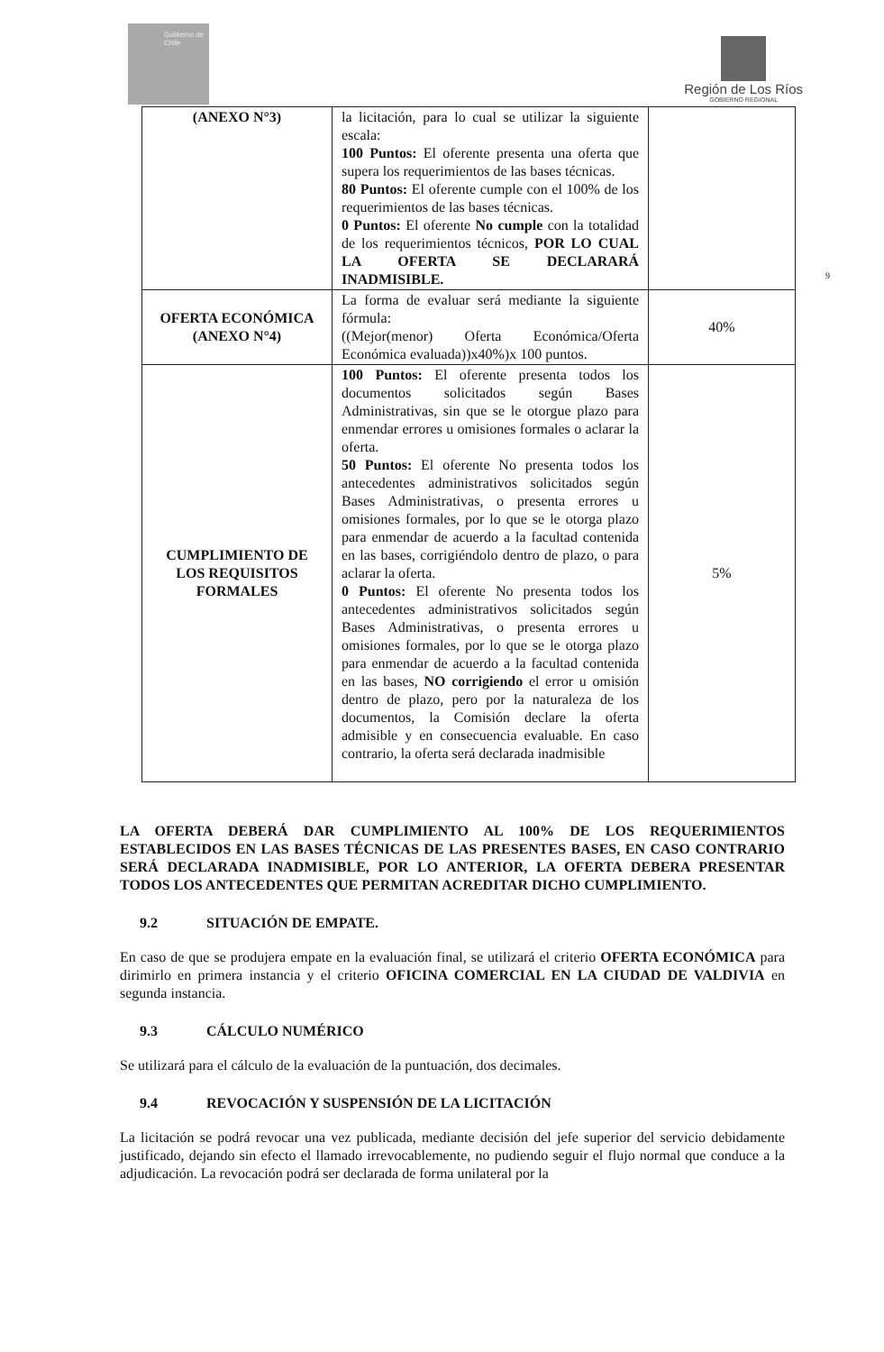Gobierno de Chile
Región de Los Ríos
GOBIERNO REGIONAL
9
| (ANEXO N°3) | la licitación, para lo cual se utilizar la siguiente escala: 100 Puntos: El oferente presenta una oferta que supera los requerimientos de las bases técnicas. 80 Puntos: El oferente cumple con el 100% de los requerimientos de las bases técnicas. 0 Puntos: El oferente No cumple con la totalidad de los requerimientos técnicos, POR LO CUAL LA OFERTA SE DECLARARÁ INADMISIBLE. | |
| OFERTA ECONÓMICA (ANEXO N°4) | La forma de evaluar será mediante la siguiente fórmula: ((Mejor(menor) Oferta Económica/Oferta Económica evaluada))x40%)x 100 puntos. | 40% |
| CUMPLIMIENTO DE LOS REQUISITOS FORMALES | 100 Puntos: El oferente presenta todos los documentos solicitados según Bases Administrativas, sin que se le otorgue plazo para enmendar errores u omisiones formales o aclarar la oferta. 50 Puntos: El oferente No presenta todos los antecedentes administrativos solicitados según Bases Administrativas, o presenta errores u omisiones formales, por lo que se le otorga plazo para enmendar de acuerdo a la facultad contenida en las bases, corrigiéndolo dentro de plazo, o para aclarar la oferta. 0 Puntos: El oferente No presenta todos los antecedentes administrativos solicitados según Bases Administrativas, o presenta errores u omisiones formales, por lo que se le otorga plazo para enmendar de acuerdo a la facultad contenida en las bases, NO corrigiendo el error u omisión dentro de plazo, pero por la naturaleza de los documentos, la Comisión declare la oferta admisible y en consecuencia evaluable. En caso contrario, la oferta será declarada inadmisible | 5% |
LA OFERTA DEBERÁ DAR CUMPLIMIENTO AL 100% DE LOS REQUERIMIENTOS ESTABLECIDOS EN LAS BASES TÉCNICAS DE LAS PRESENTES BASES, EN CASO CONTRARIO SERÁ DECLARADA INADMISIBLE, POR LO ANTERIOR, LA OFERTA DEBERA PRESENTAR TODOS LOS ANTECEDENTES QUE PERMITAN ACREDITAR DICHO CUMPLIMIENTO.
9.2 SITUACIÓN DE EMPATE.
En caso de que se produjera empate en la evaluación final, se utilizará el criterio OFERTA ECONÓMICA para dirimirlo en primera instancia y el criterio OFICINA COMERCIAL EN LA CIUDAD DE VALDIVIA en segunda instancia.
9.3 CÁLCULO NUMÉRICO
Se utilizará para el cálculo de la evaluación de la puntuación, dos decimales.
9.4 REVOCACIÓN Y SUSPENSIÓN DE LA LICITACIÓN
La licitación se podrá revocar una vez publicada, mediante decisión del jefe superior del servicio debidamente justificado, dejando sin efecto el llamado irrevocablemente, no pudiendo seguir el flujo normal que conduce a la adjudicación. La revocación podrá ser declarada de forma unilateral por la